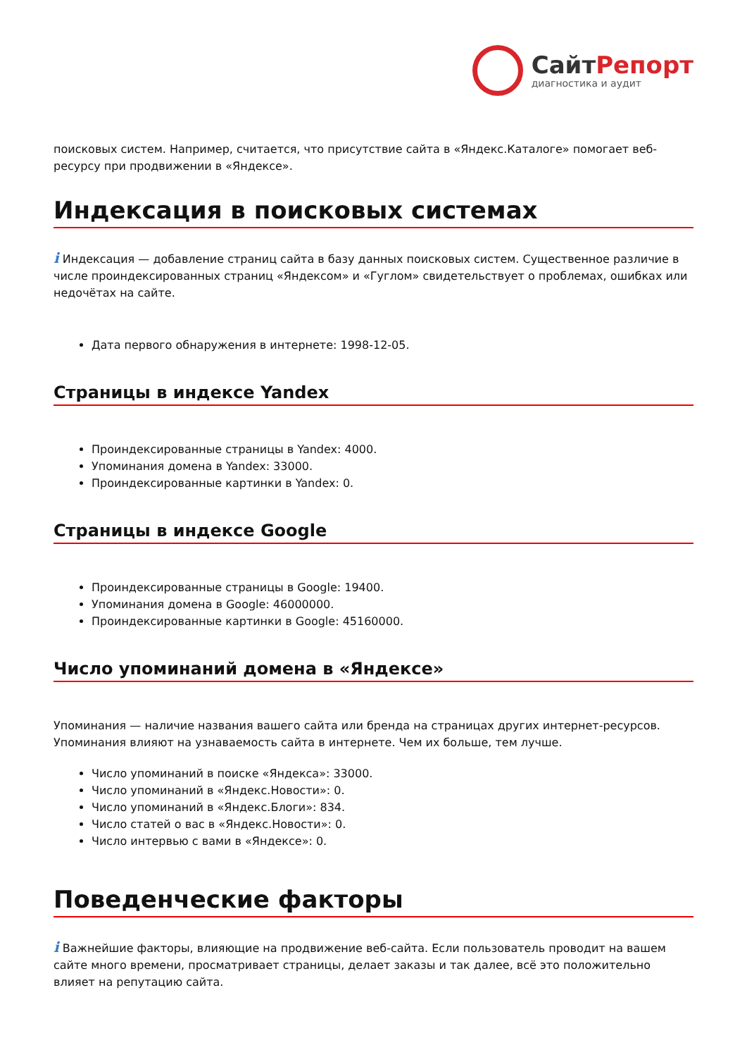СайтРепорт
диагностика и аудит
поисковых систем. Например, считается, что присутствие сайта в «Яндекс.Каталоге» помогает веб-ресурсу при продвижении в «Яндексе».
Индексация в поисковых системах
i Индексация — добавление страниц сайта в базу данных поисковых систем. Существенное различие в числе проиндексированных страниц «Яндексом» и «Гуглом» свидетельствует о проблемах, ошибках или недочётах на сайте.
Дата первого обнаружения в интернете: 1998-12-05.
Страницы в индексе Yandex
Проиндексированные страницы в Yandex: 4000.
Упоминания домена в Yandex: 33000.
Проиндексированные картинки в Yandex: 0.
Страницы в индексе Google
Проиндексированные страницы в Google: 19400.
Упоминания домена в Google: 46000000.
Проиндексированные картинки в Google: 45160000.
Число упоминаний домена в «Яндексе»
Упоминания — наличие названия вашего сайта или бренда на страницах других интернет-ресурсов. Упоминания влияют на узнаваемость сайта в интернете. Чем их больше, тем лучше.
Число упоминаний в поиске «Яндекса»: 33000.
Число упоминаний в «Яндекс.Новости»: 0.
Число упоминаний в «Яндекс.Блоги»: 834.
Число статей о вас в «Яндекс.Новости»: 0.
Число интервью с вами в «Яндексе»: 0.
Поведенческие факторы
i Важнейшие факторы, влияющие на продвижение веб-сайта. Если пользователь проводит на вашем сайте много времени, просматривает страницы, делает заказы и так далее, всё это положительно влияет на репутацию сайта.